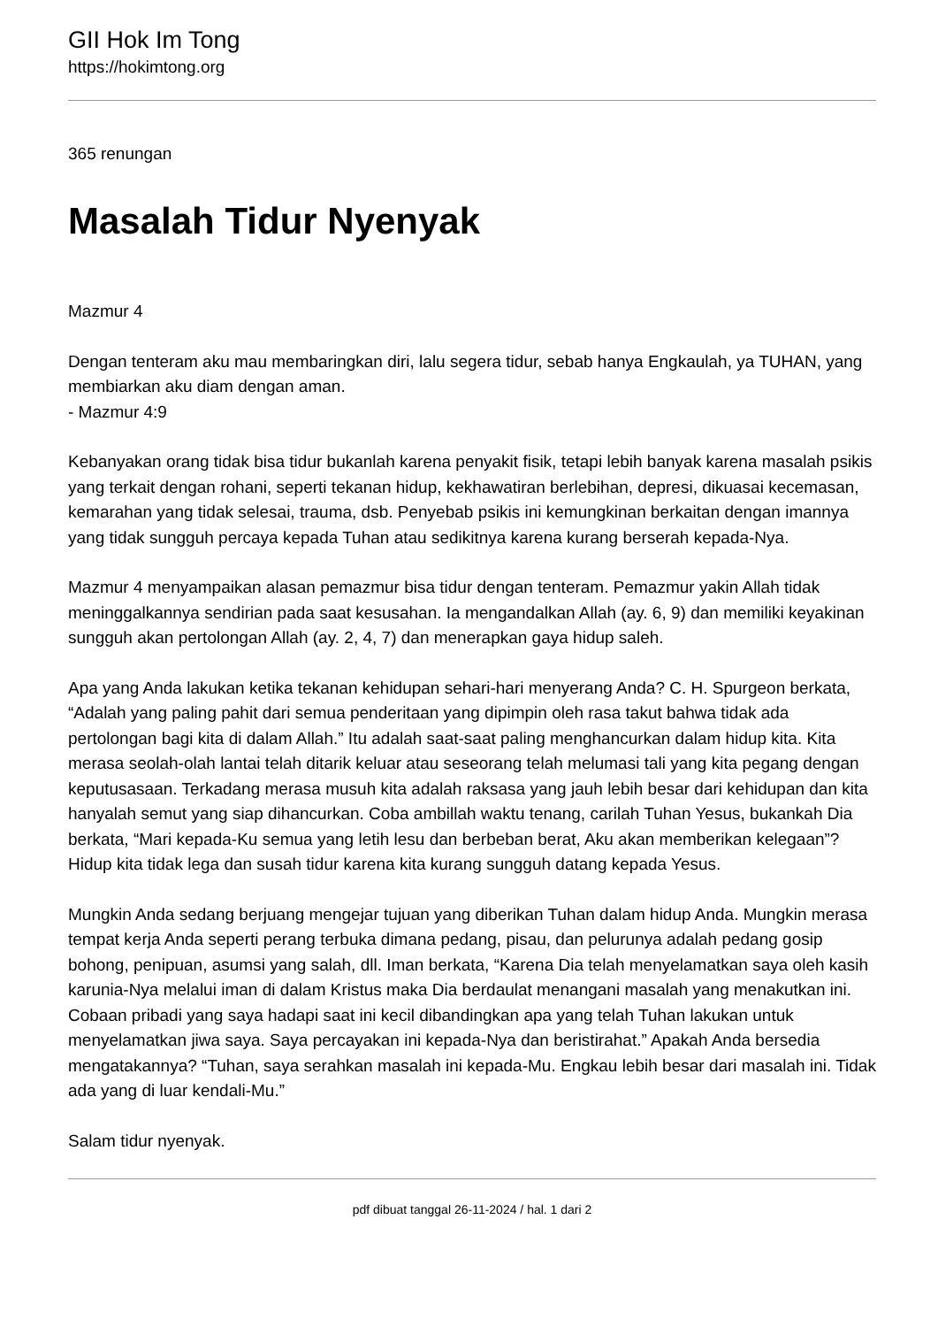GII Hok Im Tong
https://hokimtong.org
365 renungan
Masalah Tidur Nyenyak
Mazmur 4
Dengan tenteram aku mau membaringkan diri, lalu segera tidur, sebab hanya Engkaulah, ya TUHAN, yang membiarkan aku diam dengan aman.
- Mazmur 4:9
Kebanyakan orang tidak bisa tidur bukanlah karena penyakit fisik, tetapi lebih banyak karena masalah psikis yang terkait dengan rohani, seperti tekanan hidup, kekhawatiran berlebihan, depresi, dikuasai kecemasan, kemarahan yang tidak selesai, trauma, dsb. Penyebab psikis ini kemungkinan berkaitan dengan imannya yang tidak sungguh percaya kepada Tuhan atau sedikitnya karena kurang berserah kepada-Nya.
Mazmur 4 menyampaikan alasan pemazmur bisa tidur dengan tenteram. Pemazmur yakin Allah tidak meninggalkannya sendirian pada saat kesusahan. Ia mengandalkan Allah (ay. 6, 9) dan memiliki keyakinan sungguh akan pertolongan Allah (ay. 2, 4, 7) dan menerapkan gaya hidup saleh.
Apa yang Anda lakukan ketika tekanan kehidupan sehari-hari menyerang Anda? C. H. Spurgeon berkata, “Adalah yang paling pahit dari semua penderitaan yang dipimpin oleh rasa takut bahwa tidak ada pertolongan bagi kita di dalam Allah.” Itu adalah saat-saat paling menghancurkan dalam hidup kita. Kita merasa seolah-olah lantai telah ditarik keluar atau seseorang telah melumasi tali yang kita pegang dengan keputusasaan. Terkadang merasa musuh kita adalah raksasa yang jauh lebih besar dari kehidupan dan kita hanyalah semut yang siap dihancurkan. Coba ambillah waktu tenang, carilah Tuhan Yesus, bukankah Dia berkata, “Mari kepada-Ku semua yang letih lesu dan berbeban berat, Aku akan memberikan kelegaan”? Hidup kita tidak lega dan susah tidur karena kita kurang sungguh datang kepada Yesus.
Mungkin Anda sedang berjuang mengejar tujuan yang diberikan Tuhan dalam hidup Anda. Mungkin merasa tempat kerja Anda seperti perang terbuka dimana pedang, pisau, dan pelurunya adalah pedang gosip bohong, penipuan, asumsi yang salah, dll. Iman berkata, “Karena Dia telah menyelamatkan saya oleh kasih karunia-Nya melalui iman di dalam Kristus maka Dia berdaulat menangani masalah yang menakutkan ini. Cobaan pribadi yang saya hadapi saat ini kecil dibandingkan apa yang telah Tuhan lakukan untuk menyelamatkan jiwa saya. Saya percayakan ini kepada-Nya dan beristirahat.” Apakah Anda bersedia mengatakannya? “Tuhan, saya serahkan masalah ini kepada-Mu. Engkau lebih besar dari masalah ini. Tidak ada yang di luar kendali-Mu.”
Salam tidur nyenyak.
pdf dibuat tanggal 26-11-2024 / hal. 1 dari 2